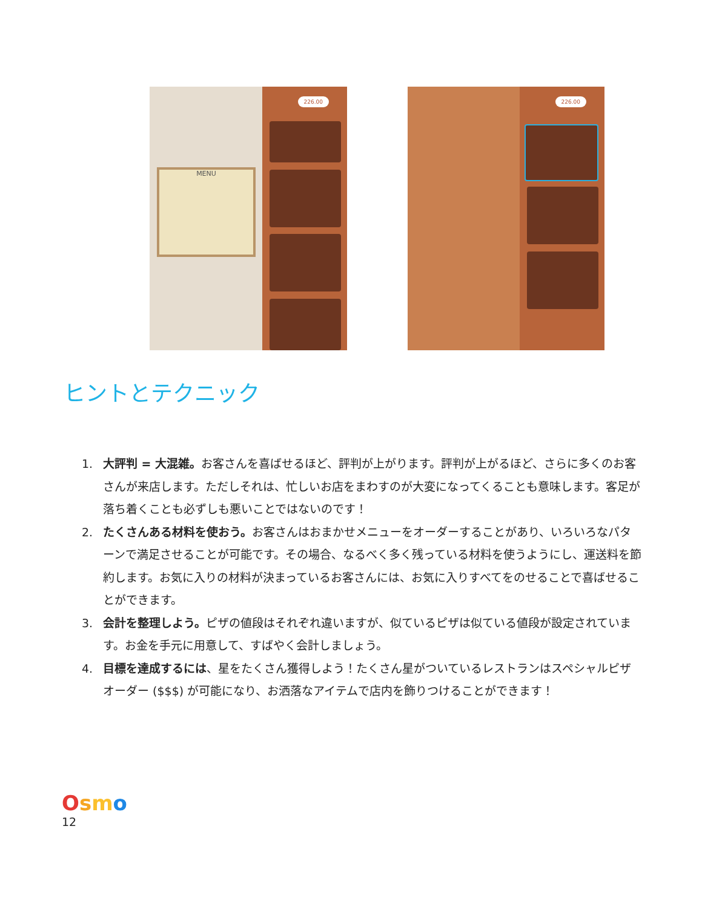MENU
226.00
226.00
ヒントとテクニック
1. 大評判 = 大混雑。お客さんを喜ばせるほど、評判が上がります。評判が上がるほど、さらに多くのお客さんが来店します。ただしそれは、忙しいお店をまわすのが大変になってくることも意味します。客足が落ち着くことも必ずしも悪いことではないのです！
2. たくさんある材料を使おう。お客さんはおまかせメニューをオーダーすることがあり、いろいろなパターンで満足させることが可能です。その場合、なるべく多く残っている材料を使うようにし、運送料を節約します。お気に入りの材料が決まっているお客さんには、お気に入りすべてをのせることで喜ばせることができます。
3. 会計を整理しよう。ピザの値段はそれぞれ違いますが、似ているピザは似ている値段が設定されています。お金を手元に用意して、すばやく会計しましょう。
4. 目標を達成するには、星をたくさん獲得しよう！たくさん星がついているレストランはスペシャルピザオーダー ($$$) が可能になり、お洒落なアイテムで店内を飾りつけることができます！
Osmo
12